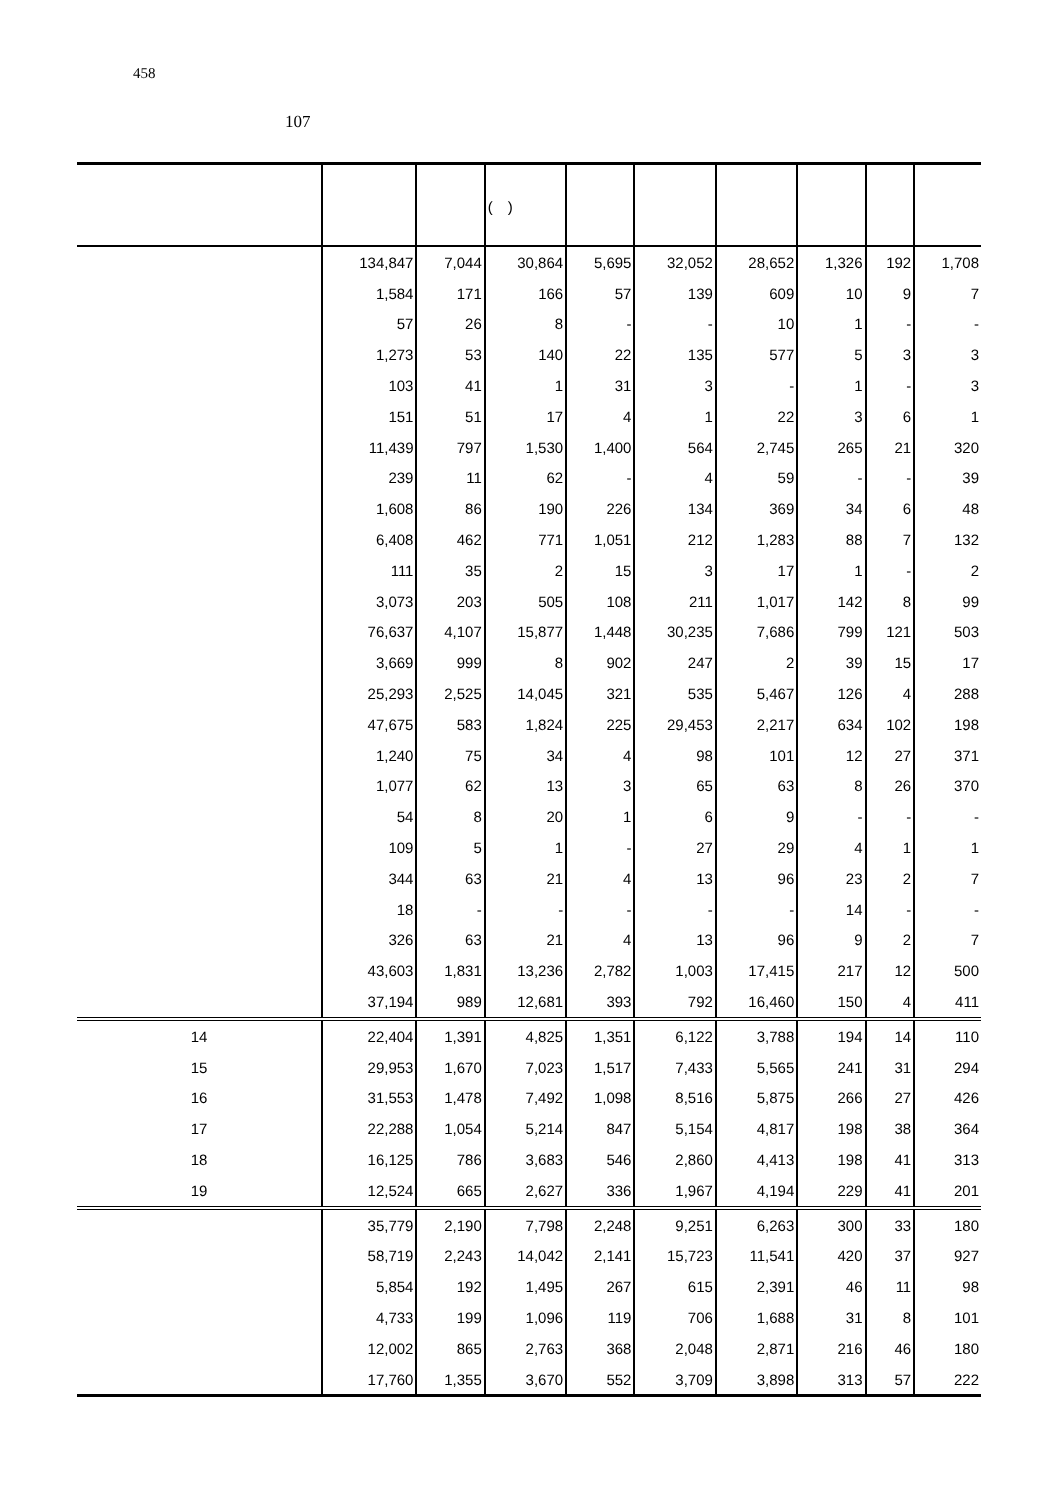458
107
| | | | ( ) | | | | | | |
| --- | --- | --- | --- | --- | --- | --- | --- | --- | --- |
| | 134,847 | 7,044 | 30,864 | 5,695 | 32,052 | 28,652 | 1,326 | 192 | 1,708 |
| | 1,584 | 171 | 166 | 57 | 139 | 609 | 10 | 9 | 7 |
| | 57 | 26 | 8 | - | - | 10 | 1 | - | - |
| | 1,273 | 53 | 140 | 22 | 135 | 577 | 5 | 3 | 3 |
| | 103 | 41 | 1 | 31 | 3 | - | 1 | - | 3 |
| | 151 | 51 | 17 | 4 | 1 | 22 | 3 | 6 | 1 |
| | 11,439 | 797 | 1,530 | 1,400 | 564 | 2,745 | 265 | 21 | 320 |
| | 239 | 11 | 62 | - | 4 | 59 | - | - | 39 |
| | 1,608 | 86 | 190 | 226 | 134 | 369 | 34 | 6 | 48 |
| | 6,408 | 462 | 771 | 1,051 | 212 | 1,283 | 88 | 7 | 132 |
| | 111 | 35 | 2 | 15 | 3 | 17 | 1 | - | 2 |
| | 3,073 | 203 | 505 | 108 | 211 | 1,017 | 142 | 8 | 99 |
| | 76,637 | 4,107 | 15,877 | 1,448 | 30,235 | 7,686 | 799 | 121 | 503 |
| | 3,669 | 999 | 8 | 902 | 247 | 2 | 39 | 15 | 17 |
| | 25,293 | 2,525 | 14,045 | 321 | 535 | 5,467 | 126 | 4 | 288 |
| | 47,675 | 583 | 1,824 | 225 | 29,453 | 2,217 | 634 | 102 | 198 |
| | 1,240 | 75 | 34 | 4 | 98 | 101 | 12 | 27 | 371 |
| | 1,077 | 62 | 13 | 3 | 65 | 63 | 8 | 26 | 370 |
| | 54 | 8 | 20 | 1 | 6 | 9 | - | - | - |
| | 109 | 5 | 1 | - | 27 | 29 | 4 | 1 | 1 |
| | 344 | 63 | 21 | 4 | 13 | 96 | 23 | 2 | 7 |
| | 18 | - | - | - | - | - | 14 | - | - |
| | 326 | 63 | 21 | 4 | 13 | 96 | 9 | 2 | 7 |
| | 43,603 | 1,831 | 13,236 | 2,782 | 1,003 | 17,415 | 217 | 12 | 500 |
| | 37,194 | 989 | 12,681 | 393 | 792 | 16,460 | 150 | 4 | 411 |
| 14 | 22,404 | 1,391 | 4,825 | 1,351 | 6,122 | 3,788 | 194 | 14 | 110 |
| 15 | 29,953 | 1,670 | 7,023 | 1,517 | 7,433 | 5,565 | 241 | 31 | 294 |
| 16 | 31,553 | 1,478 | 7,492 | 1,098 | 8,516 | 5,875 | 266 | 27 | 426 |
| 17 | 22,288 | 1,054 | 5,214 | 847 | 5,154 | 4,817 | 198 | 38 | 364 |
| 18 | 16,125 | 786 | 3,683 | 546 | 2,860 | 4,413 | 198 | 41 | 313 |
| 19 | 12,524 | 665 | 2,627 | 336 | 1,967 | 4,194 | 229 | 41 | 201 |
| | 35,779 | 2,190 | 7,798 | 2,248 | 9,251 | 6,263 | 300 | 33 | 180 |
| | 58,719 | 2,243 | 14,042 | 2,141 | 15,723 | 11,541 | 420 | 37 | 927 |
| | 5,854 | 192 | 1,495 | 267 | 615 | 2,391 | 46 | 11 | 98 |
| | 4,733 | 199 | 1,096 | 119 | 706 | 1,688 | 31 | 8 | 101 |
| | 12,002 | 865 | 2,763 | 368 | 2,048 | 2,871 | 216 | 46 | 180 |
| | 17,760 | 1,355 | 3,670 | 552 | 3,709 | 3,898 | 313 | 57 | 222 |